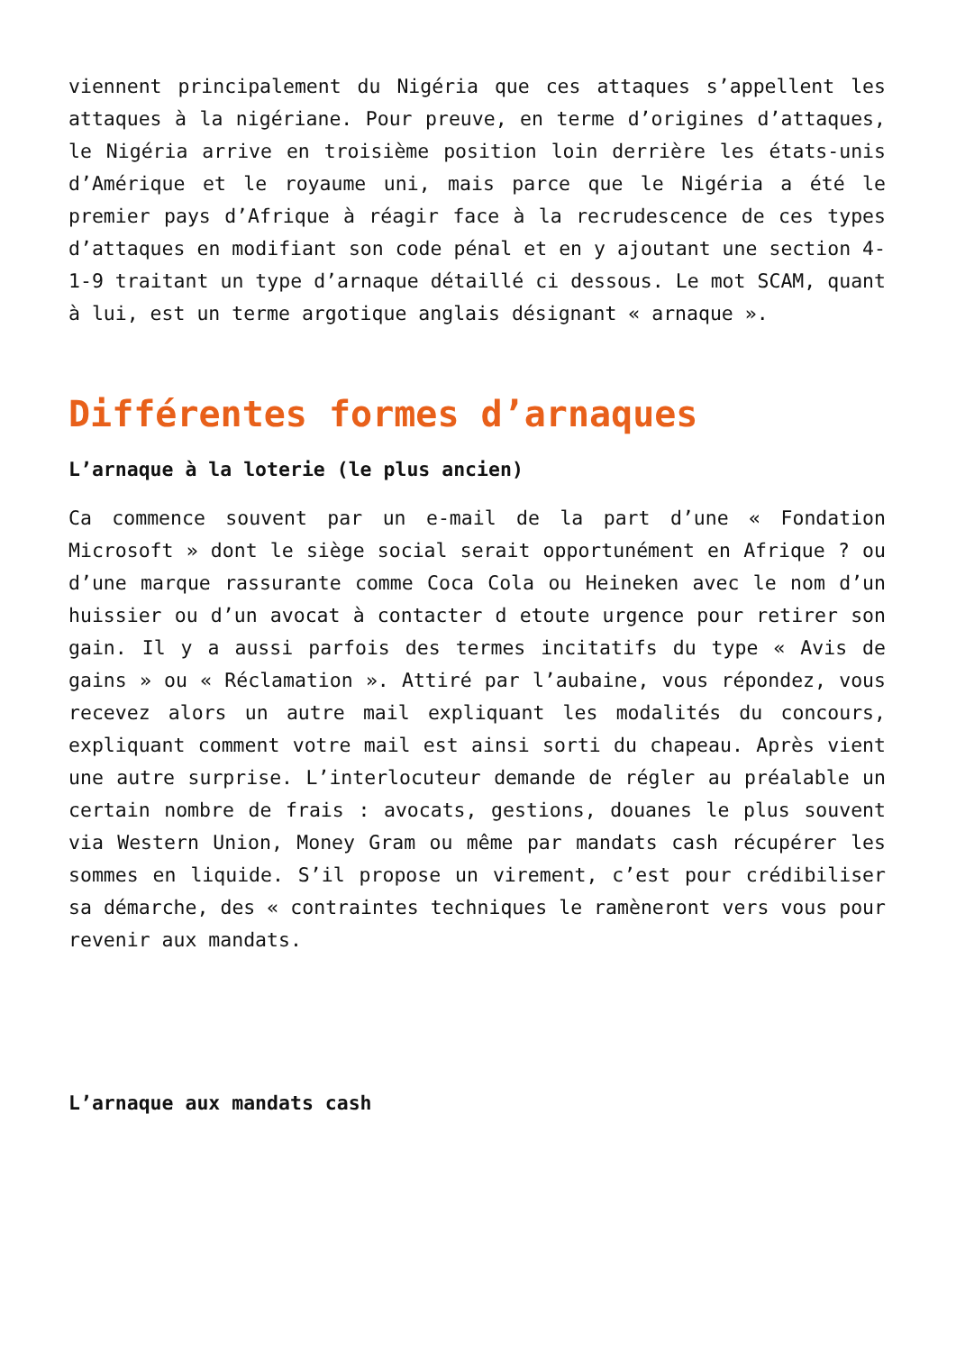viennent principalement du Nigéria que ces attaques s’appellent les attaques à la nigériane. Pour preuve, en terme d’origines d’attaques, le Nigéria arrive en troisième position loin derrière les états-unis d’Amérique et le royaume uni, mais parce que le Nigéria a été le premier pays d’Afrique à réagir face à la recrudescence de ces types d’attaques en modifiant son code pénal et en y ajoutant une section 4-1-9 traitant un type d’arnaque détaillé ci dessous. Le mot SCAM, quant à lui, est un terme argotique anglais désignant « arnaque ».
Différentes formes d’arnaques
L’arnaque à la loterie (le plus ancien)
Ca commence souvent par un e-mail de la part d’une « Fondation Microsoft » dont le siège social serait opportunément en Afrique ? ou d’une marque rassurante comme Coca Cola ou Heineken avec le nom d’un huissier ou d’un avocat à contacter d etoute urgence pour retirer son gain. Il y a aussi parfois des termes incitatifs du type « Avis de gains » ou « Réclamation ». Attiré par l’aubaine, vous répondez, vous recevez alors un autre mail expliquant les modalités du concours, expliquant comment votre mail est ainsi sorti du chapeau. Après vient une autre surprise. L’interlocuteur demande de régler au préalable un certain nombre de frais : avocats, gestions, douanes le plus souvent via Western Union, Money Gram ou même par mandats cash récupérer les sommes en liquide. S’il propose un virement, c’est pour crédibiliser sa démarche, des « contraintes techniques le ramèneront vers vous pour revenir aux mandats.
L’arnaque aux mandats cash